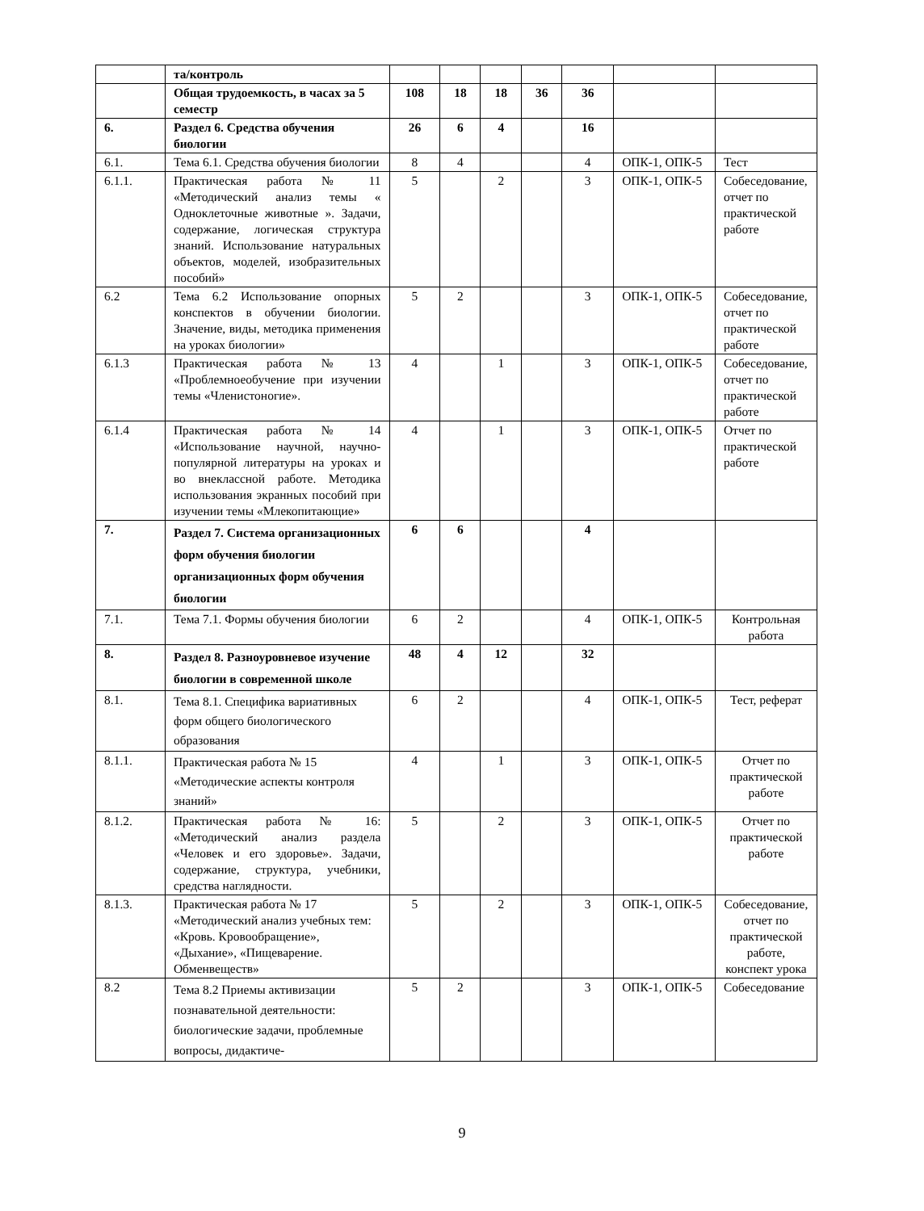| | та/контроль | | | | | | | |
| | Общая трудоемкость, в часах за 5 семестр | 108 | 18 | 18 | 36 | 36 | | |
| 6. | Раздел 6. Средства обучения биологии | 26 | 6 | 4 | | 16 | | |
| 6.1. | Тема 6.1. Средства обучения биологии | 8 | 4 | | | 4 | ОПК-1, ОПК-5 | Тест |
| 6.1.1. | Практическая работа № 11 «Методический анализ темы « Одноклеточные животные ». Задачи, содержание, логическая структура знаний. Использование натуральных объектов, моделей, изобразительных пособий» | 5 | | 2 | | 3 | ОПК-1, ОПК-5 | Собеседование, отчет по практической работе |
| 6.2 | Тема 6.2 Использование опорных конспектов в обучении биологии. Значение, виды, методика применения на уроках биологии» | 5 | 2 | | | 3 | ОПК-1, ОПК-5 | Собеседование, отчет по практической работе |
| 6.1.3 | Практическая работа № 13 «Проблемноеобучение при изучении темы «Членистоногие». | 4 | | 1 | | 3 | ОПК-1, ОПК-5 | Собеседование, отчет по практической работе |
| 6.1.4 | Практическая работа № 14 «Использование научной, научно-популярной литературы на уроках и во внеклассной работе. Методика использования экранных пособий при изучении темы «Млекопитающие» | 4 | | 1 | | 3 | ОПК-1, ОПК-5 | Отчет по практической работе |
| 7. | Раздел 7. Система организационных форм обучения биологии организационных форм обучения биологии | 6 | 6 | | | 4 | | |
| 7.1. | Тема 7.1. Формы обучения биологии | 6 | 2 | | | 4 | ОПК-1, ОПК-5 | Контрольная работа |
| 8. | Раздел 8. Разноуровневое изучение биологии в современной школе | 48 | 4 | 12 | | 32 | | |
| 8.1. | Тема 8.1. Специфика вариативных форм общего биологического образования | 6 | 2 | | | 4 | ОПК-1, ОПК-5 | Тест, реферат |
| 8.1.1. | Практическая работа № 15 «Методические аспекты контроля знаний» | 4 | | 1 | | 3 | ОПК-1, ОПК-5 | Отчет по практической работе |
| 8.1.2. | Практическая работа № 16: «Методический анализ раздела «Человек и его здоровье». Задачи, содержание, структура, учебники, средства наглядности. | 5 | | 2 | | 3 | ОПК-1, ОПК-5 | Отчет по практической работе |
| 8.1.3. | Практическая работа № 17 «Методический анализ учебных тем: «Кровь. Кровообращение», «Дыхание», «Пищеварение. Обменвеществ» | 5 | | 2 | | 3 | ОПК-1, ОПК-5 | Собеседование, отчет по практической работе, конспект урока |
| 8.2 | Тема 8.2 Приемы активизации познавательной деятельности: биологические задачи, проблемные вопросы, дидактиче- | 5 | 2 | | | 3 | ОПК-1, ОПК-5 | Собеседование |
9